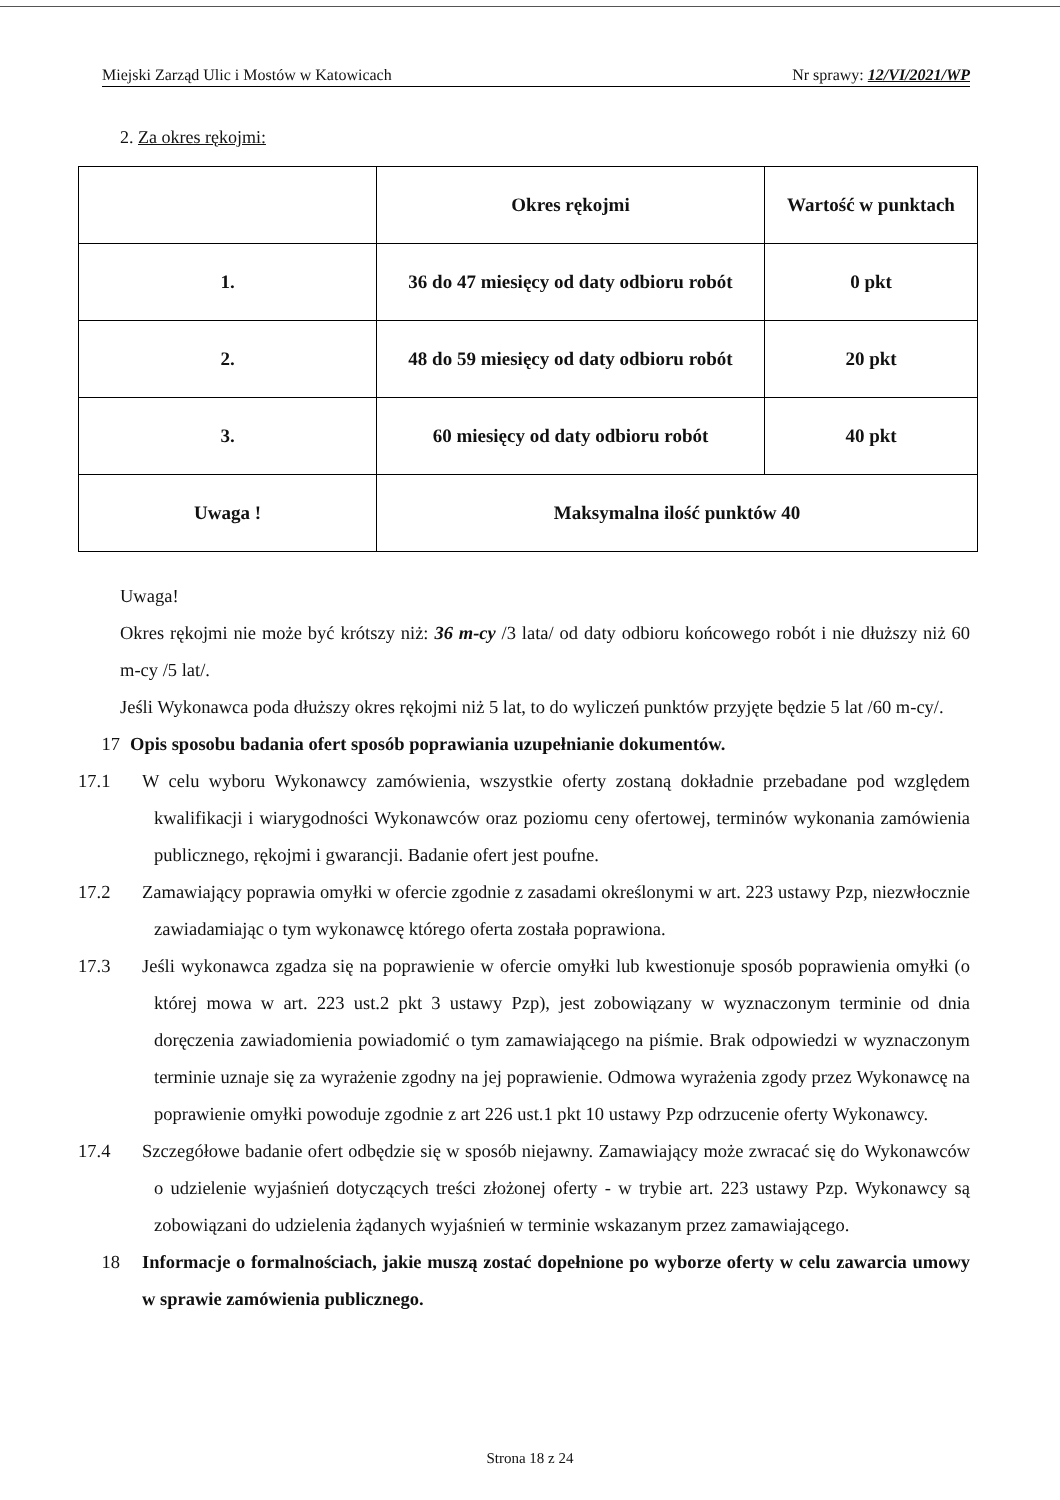Miejski Zarząd Ulic i Mostów w Katowicach Nr sprawy: 12/VI/2021/WP
2. Za okres rękojmi:
| | Okres rękojmi | Wartość w punktach |
| --- | --- | --- |
| 1. | 36 do 47 miesięcy od daty odbioru robót | 0 pkt |
| 2. | 48 do 59 miesięcy od daty odbioru robót | 20 pkt |
| 3. | 60 miesięcy od daty odbioru robót | 40 pkt |
| Uwaga ! | Maksymalna ilość punktów 40 | |
Uwaga!
Okres rękojmi nie może być krótszy niż: 36 m-cy /3 lata/ od daty odbioru końcowego robót i nie dłuższy niż 60 m-cy /5 lat/.
Jeśli Wykonawca poda dłuższy okres rękojmi niż 5 lat, to do wyliczeń punktów przyjęte będzie 5 lat /60 m-cy/.
17 Opis sposobu badania ofert sposób poprawiania uzupełnianie dokumentów.
17.1 W celu wyboru Wykonawcy zamówienia, wszystkie oferty zostaną dokładnie przebadane pod względem kwalifikacji i wiarygodności Wykonawców oraz poziomu ceny ofertowej, terminów wykonania zamówienia publicznego, rękojmi i gwarancji. Badanie ofert jest poufne.
17.2 Zamawiający poprawia omyłki w ofercie zgodnie z zasadami określonymi w art. 223 ustawy Pzp, niezwłocznie zawiadamiając o tym wykonawcę którego oferta została poprawiona.
17.3 Jeśli wykonawca zgadza się na poprawienie w ofercie omyłki lub kwestionuje sposób poprawienia omyłki (o której mowa w art. 223 ust.2 pkt 3 ustawy Pzp), jest zobowiązany w wyznaczonym terminie od dnia doręczenia zawiadomienia powiadomić o tym zamawiającego na piśmie. Brak odpowiedzi w wyznaczonym terminie uznaje się za wyrażenie zgodny na jej poprawienie. Odmowa wyrażenia zgody przez Wykonawcę na poprawienie omyłki powoduje zgodnie z art 226 ust.1 pkt 10 ustawy Pzp odrzucenie oferty Wykonawcy.
17.4 Szczegółowe badanie ofert odbędzie się w sposób niejawny. Zamawiający może zwracać się do Wykonawców o udzielenie wyjaśnień dotyczących treści złożonej oferty - w trybie art. 223 ustawy Pzp. Wykonawcy są zobowiązani do udzielenia żądanych wyjaśnień w terminie wskazanym przez zamawiającego.
18 Informacje o formalnościach, jakie muszą zostać dopełnione po wyborze oferty w celu zawarcia umowy w sprawie zamówienia publicznego.
Strona 18 z 24